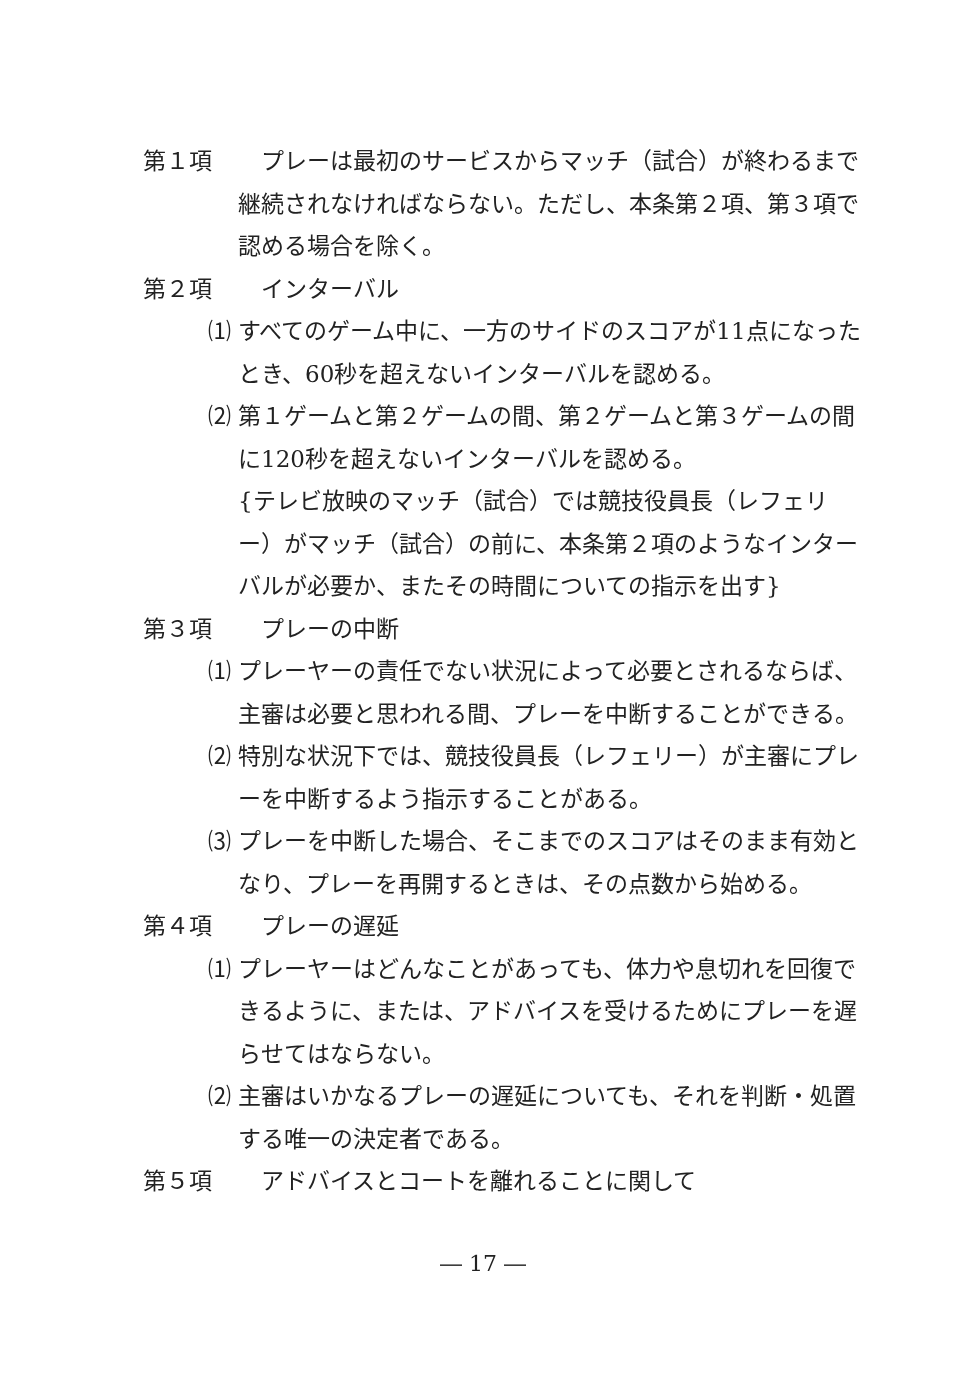第１項 プレーは最初のサービスからマッチ（試合）が終わるまで
継続されなければならない。ただし、本条第２項、第３項で認める場合を除く。
第２項 インターバル
⑴ すべてのゲーム中に、一方のサイドのスコアが11点になったとき、60秒を超えないインターバルを認める。
⑵ 第１ゲームと第２ゲームの間、第２ゲームと第３ゲームの間に120秒を超えないインターバルを認める。
{テレビ放映のマッチ（試合）では競技役員長（レフェリー）がマッチ（試合）の前に、本条第２項のようなインターバルが必要か、またその時間についての指示を出す}
第３項 プレーの中断
⑴ プレーヤーの責任でない状況によって必要とされるならば、主審は必要と思われる間、プレーを中断することができる。
⑵ 特別な状況下では、競技役員長（レフェリー）が主審にプレーを中断するよう指示することがある。
⑶ プレーを中断した場合、そこまでのスコアはそのまま有効となり、プレーを再開するときは、その点数から始める。
第４項 プレーの遅延
⑴ プレーヤーはどんなことがあっても、体力や息切れを回復できるように、または、アドバイスを受けるためにプレーを遅らせてはならない。
⑵ 主審はいかなるプレーの遅延についても、それを判断・処置する唯一の決定者である。
第５項 アドバイスとコートを離れることに関して
― 17 ―